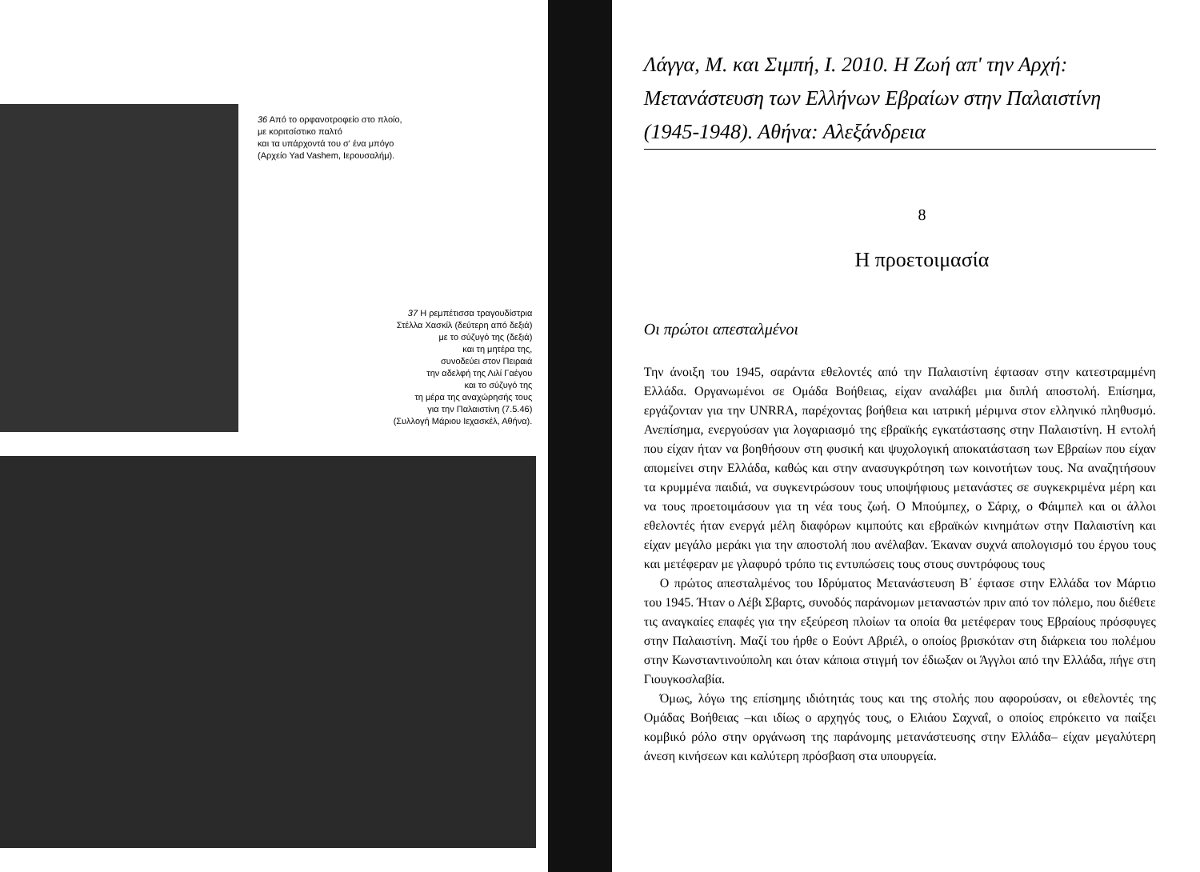36 Από το ορφανοτροφείο στο πλοίο,
με κοριτσίστικο παλτό
και τα υπάρχοντά του σ' ένα μπόγο
(Αρχείο Yad Vashem, Ιερουσαλήμ).
37 Η ρεμπέτισσα τραγουδίστρια
Στέλλα Χασκίλ (δεύτερη από δεξιά)
με το σύζυγό της (δεξιά)
και τη μητέρα της,
συνοδεύει στον Πειραιά
την αδελφή της Λιλί Γαέγου
και το σύζυγό της
τη μέρα της αναχώρησής τους
για την Παλαιστίνη (7.5.46)
(Συλλογή Μάριου Ιεχασκέλ, Αθήνα).
Λάγγα, Μ. και Σιμπή, Ι. 2010. Η Ζωή απ' την Αρχή: Μετανάστευση των Ελλήνων Εβραίων στην Παλαιστίνη (1945-1948). Αθήνα: Αλεξάνδρεια
8
Η προετοιμασία
Οι πρώτοι απεσταλμένοι
Την άνοιξη του 1945, σαράντα εθελοντές από την Παλαιστίνη έφτασαν στην κατεστραμμένη Ελλάδα. Οργανωμένοι σε Ομάδα Βοήθειας, είχαν αναλάβει μια διπλή αποστολή. Επίσημα, εργάζονταν για την UNRRA, παρέχοντας βοήθεια και ιατρική μέριμνα στον ελληνικό πληθυσμό. Ανεπίσημα, ενεργούσαν για λογαριασμό της εβραϊκής εγκατάστασης στην Παλαιστίνη. Η εντολή που είχαν ήταν να βοηθήσουν στη φυσική και ψυχολογική αποκατάσταση των Εβραίων που είχαν απομείνει στην Ελλάδα, καθώς και στην ανασυγκρότηση των κοινοτήτων τους. Να αναζητήσουν τα κρυμμένα παιδιά, να συγκεντρώσουν τους υποψήφιους μετανάστες σε συγκεκριμένα μέρη και να τους προετοιμάσουν για τη νέα τους ζωή. Ο Μπούμπεχ, ο Σάριχ, ο Φάιμπελ και οι άλλοι εθελοντές ήταν ενεργά μέλη διαφόρων κιμπούτς και εβραϊκών κινημάτων στην Παλαιστίνη και είχαν μεγάλο μεράκι για την αποστολή που ανέλαβαν. Έκαναν συχνά απολογισμό του έργου τους και μετέφεραν με γλαφυρό τρόπο τις εντυπώσεις τους στους συντρόφους τους
Ο πρώτος απεσταλμένος του Ιδρύματος Μετανάστευση Β΄ έφτασε στην Ελλάδα τον Μάρτιο του 1945. Ήταν ο Λέβι Σβαρτς, συνοδός παράνομων μεταναστών πριν από τον πόλεμο, που διέθετε τις αναγκαίες επαφές για την εξεύρεση πλοίων τα οποία θα μετέφεραν τους Εβραίους πρόσφυγες στην Παλαιστίνη. Μαζί του ήρθε ο Εούντ Αβριέλ, ο οποίος βρισκόταν στη διάρκεια του πολέμου στην Κωνσταντινούπολη και όταν κάποια στιγμή τον έδιωξαν οι Άγγλοι από την Ελλάδα, πήγε στη Γιουγκοσλαβία.
Όμως, λόγω της επίσημης ιδιότητάς τους και της στολής που αφορούσαν, οι εθελοντές της Ομάδας Βοήθειας –και ιδίως ο αρχηγός τους, ο Ελιάου Σαχναΐ, ο οποίος επρόκειτο να παίξει κομβικό ρόλο στην οργάνωση της παράνομης μετανάστευσης στην Ελλάδα– είχαν μεγαλύτερη άνεση κινήσεων και καλύτερη πρόσβαση στα υπουργεία.